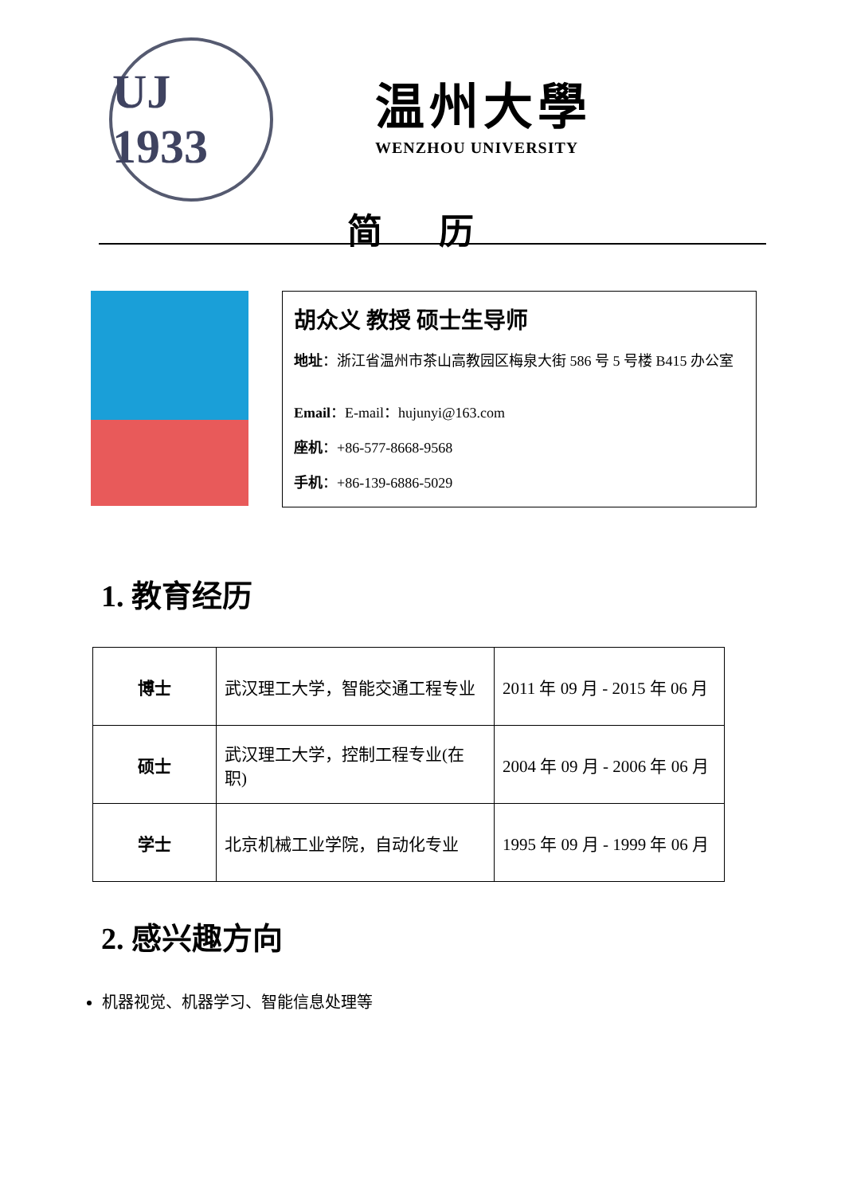UJ 1933
温州大學
WENZHOU UNIVERSITY
简 历
胡众义 教授 硕士生导师
地址：浙江省温州市茶山高教园区梅泉大街 586 号 5 号楼 B415 办公室
Email：E-mail：hujunyi@163.com
座机：+86-577-8668-9568
手机：+86-139-6886-5029
1. 教育经历
| 博士 | 武汉理工大学，智能交通工程专业 | 2011 年 09 月 - 2015 年 06 月 |
| 硕士 | 武汉理工大学，控制工程专业(在职) | 2004 年 09 月 - 2006 年 06 月 |
| 学士 | 北京机械工业学院，自动化专业 | 1995 年 09 月 - 1999 年 06 月 |
2. 感兴趣方向
机器视觉、机器学习、智能信息处理等